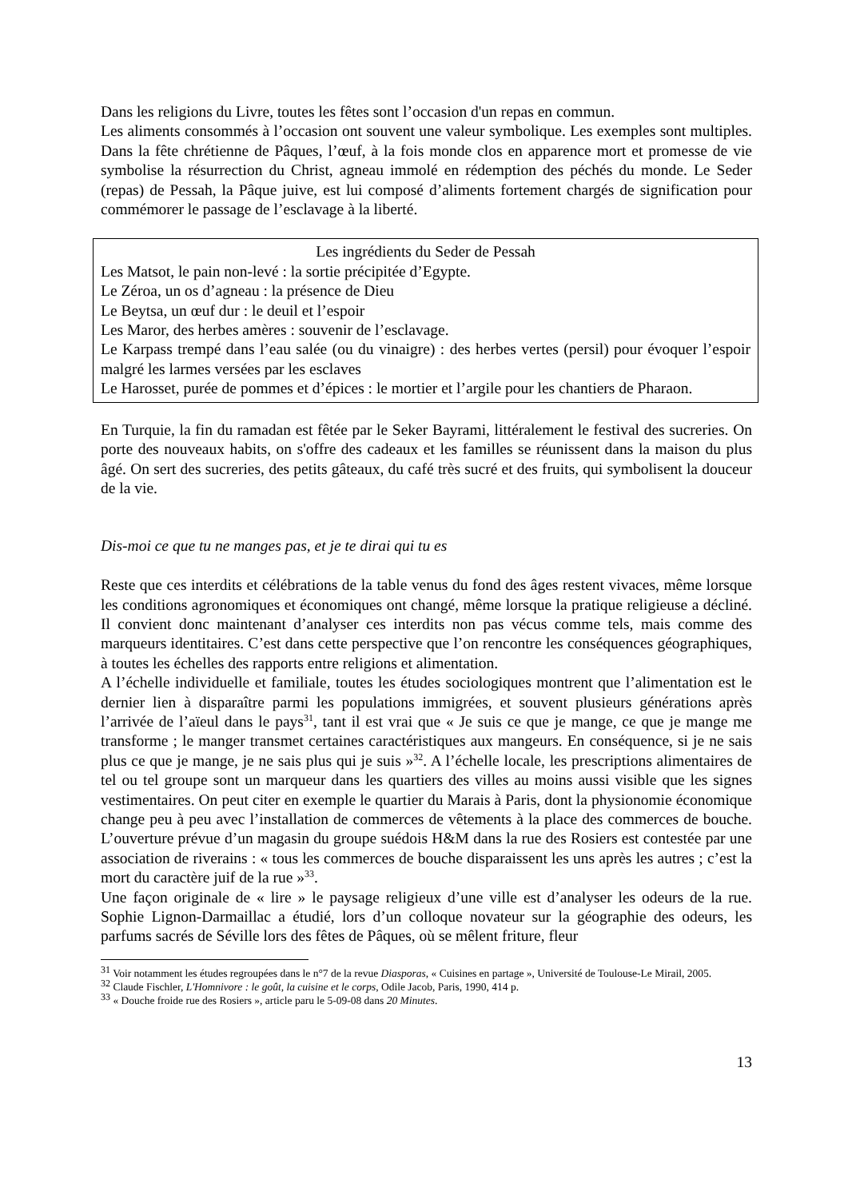Dans les religions du Livre, toutes les fêtes sont l’occasion d'un repas en commun.
Les aliments consommés à l’occasion ont souvent une valeur symbolique. Les exemples sont multiples. Dans la fête chrétienne de Pâques, l’œuf, à la fois monde clos en apparence mort et promesse de vie symbolise la résurrection du Christ, agneau immolé en rédemption des péchés du monde. Le Seder (repas) de Pessah, la Pâque juive, est lui composé d’aliments fortement chargés de signification pour commémorer le passage de l’esclavage à la liberté.
Les ingrédients du Seder de Pessah
Les Matsot, le pain non-levé : la sortie précipitée d’Egypte.
Le Zéroa, un os d’agneau : la présence de Dieu
Le Beytsa, un œuf dur : le deuil et l’espoir
Les Maror, des herbes amères : souvenir de l’esclavage.
Le Karpass trempé dans l’eau salée (ou du vinaigre) : des herbes vertes (persil) pour évoquer l’espoir malgré les larmes versées par les esclaves
Le Harosset, purée de pommes et d’épices : le mortier et l’argile pour les chantiers de Pharaon.
En Turquie, la fin du ramadan est fêtée par le Seker Bayrami, littéralement le festival des sucreries. On porte des nouveaux habits, on s'offre des cadeaux et les familles se réunissent dans la maison du plus âgé. On sert des sucreries, des petits gâteaux, du café très sucré et des fruits, qui symbolisent la douceur de la vie.
Dis-moi ce que tu ne manges pas, et je te dirai qui tu es
Reste que ces interdits et célébrations de la table venus du fond des âges restent vivaces, même lorsque les conditions agronomiques et économiques ont changé, même lorsque la pratique religieuse a décliné. Il convient donc maintenant d’analyser ces interdits non pas vécus comme tels, mais comme des marqueurs identitaires. C’est dans cette perspective que l’on rencontre les conséquences géographiques, à toutes les échelles des rapports entre religions et alimentation.
A l’échelle individuelle et familiale, toutes les études sociologiques montrent que l’alimentation est le dernier lien à disparaître parmi les populations immigrées, et souvent plusieurs générations après l’arrivée de l’aïeul dans le pays<sup>31</sup>, tant il est vrai que « Je suis ce que je mange, ce que je mange me transforme ; le manger transmet certaines caractéristiques aux mangeurs. En conséquence, si je ne sais plus ce que je mange, je ne sais plus qui je suis »<sup>32</sup>. A l’échelle locale, les prescriptions alimentaires de tel ou tel groupe sont un marqueur dans les quartiers des villes au moins aussi visible que les signes vestimentaires. On peut citer en exemple le quartier du Marais à Paris, dont la physionomie économique change peu à peu avec l’installation de commerces de vêtements à la place des commerces de bouche. L’ouverture prévue d’un magasin du groupe suédois H&M dans la rue des Rosiers est contestée par une association de riverains : « tous les commerces de bouche disparaissent les uns après les autres ; c’est la mort du caractère juif de la rue »<sup>33</sup>.
Une façon originale de « lire » le paysage religieux d’une ville est d’analyser les odeurs de la rue. Sophie Lignon-Darmaillac a étudié, lors d’un colloque novateur sur la géographie des odeurs, les parfums sacrés de Séville lors des fêtes de Pâques, où se mêlent friture, fleur
<sup>31</sup> Voir notamment les études regroupées dans le n°7 de la revue Diasporas, « Cuisines en partage », Université de Toulouse-Le Mirail, 2005.
<sup>32</sup> Claude Fischler, L'Homnivore : le goût, la cuisine et le corps, Odile Jacob, Paris, 1990, 414 p.
<sup>33</sup> « Douche froide rue des Rosiers », article paru le 5-09-08 dans 20 Minutes.
13